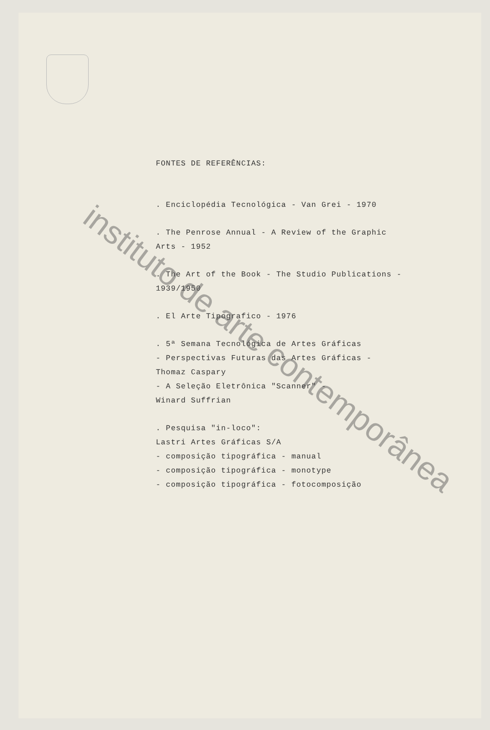FONTES DE REFERÊNCIAS:
. Enciclopédia Tecnológica - Van Grei - 1970
. The Penrose Annual - A Review of the Graphic
Arts - 1952
. The Art of the Book - The Studio Publications -
1939/1950
. El Arte Tipografico - 1976
. 5ª Semana Tecnológica de Artes Gráficas
- Perspectivas Futuras das Artes Gráficas -
Thomaz Caspary
- A Seleção Eletrônica "Scanner" -
Winard Suffrian
. Pesquisa "in-loco":
Lastri Artes Gráficas S/A
- composição tipográfica - manual
- composição tipográfica - monotype
- composição tipográfica - fotocomposição
instituto de arte contemporânea